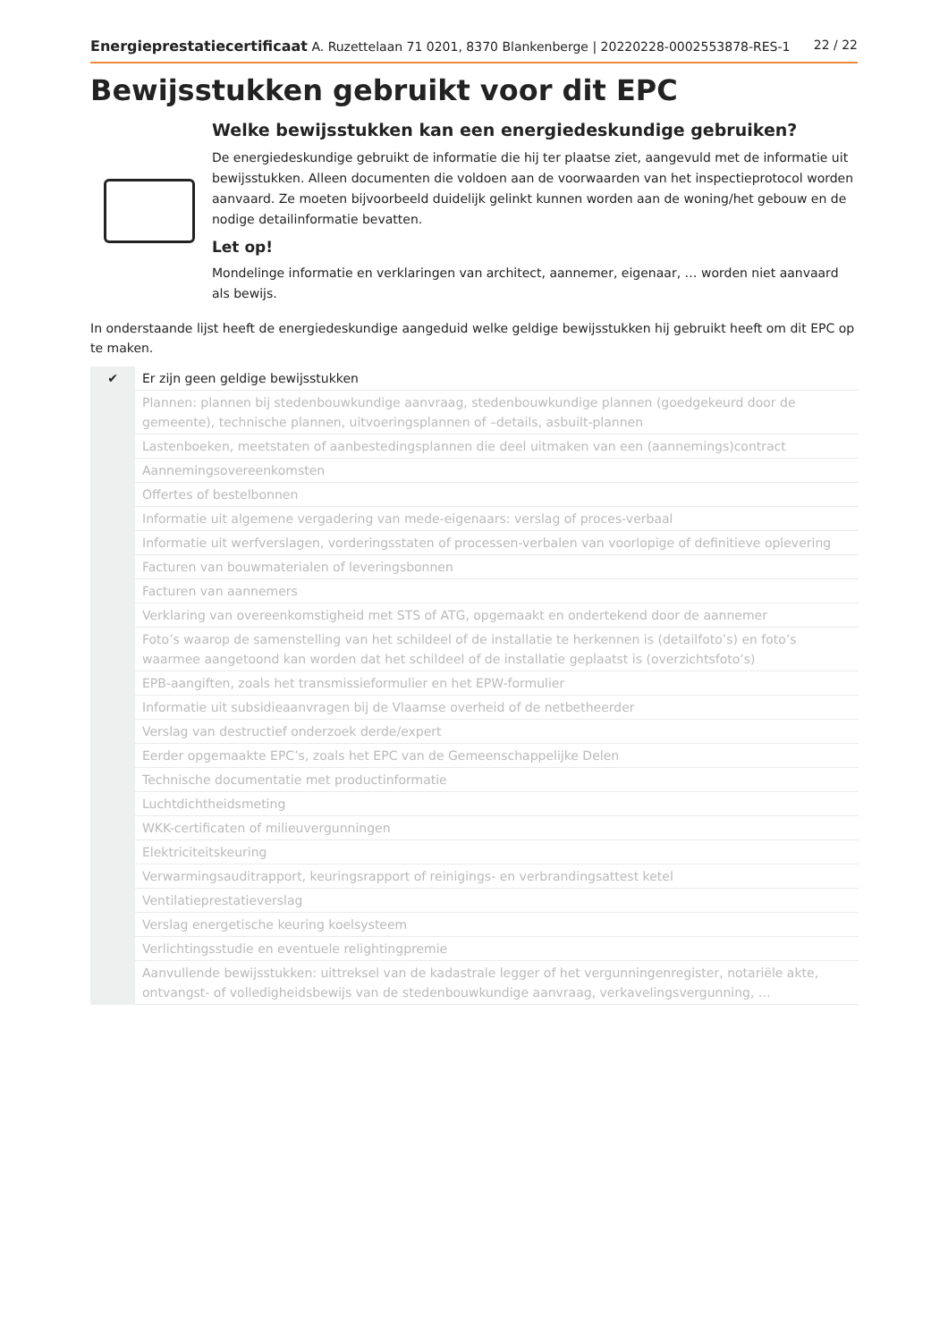Energieprestatiecertificaat A. Ruzettelaan 71 0201, 8370 Blankenberge | 20220228-0002553878-RES-1 22 / 22
Bewijsstukken gebruikt voor dit EPC
Welke bewijsstukken kan een energiedeskundige gebruiken?
De energiedeskundige gebruikt de informatie die hij ter plaatse ziet, aangevuld met de informatie uit bewijsstukken. Alleen documenten die voldoen aan de voorwaarden van het inspectieprotocol worden aanvaard. Ze moeten bijvoorbeeld duidelijk gelinkt kunnen worden aan de woning/het gebouw en de nodige detailinformatie bevatten.
Let op!
Mondelinge informatie en verklaringen van architect, aannemer, eigenaar, … worden niet aanvaard als bewijs.
In onderstaande lijst heeft de energiedeskundige aangeduid welke geldige bewijsstukken hij gebruikt heeft om dit EPC op te maken.
| ✔ | Er zijn geen geldige bewijsstukken |
| | Plannen: plannen bij stedenbouwkundige aanvraag, stedenbouwkundige plannen (goedgekeurd door de gemeente), technische plannen, uitvoeringsplannen of –details, asbuilt-plannen |
| | Lastenboeken, meetstaten of aanbestedingsplannen die deel uitmaken van een (aannemings)contract |
| | Aannemingsovereenkomsten |
| | Offertes of bestelbonnen |
| | Informatie uit algemene vergadering van mede-eigenaars: verslag of proces-verbaal |
| | Informatie uit werfverslagen, vorderingsstaten of processen-verbalen van voorlopige of definitieve oplevering |
| | Facturen van bouwmaterialen of leveringsbonnen |
| | Facturen van aannemers |
| | Verklaring van overeenkomstigheid met STS of ATG, opgemaakt en ondertekend door de aannemer |
| | Foto’s waarop de samenstelling van het schildeel of de installatie te herkennen is (detailfoto’s) en foto’s waarmee aangetoond kan worden dat het schildeel of de installatie geplaatst is (overzichtsfoto’s) |
| | EPB-aangiften, zoals het transmissieformulier en het EPW-formulier |
| | Informatie uit subsidieaanvragen bij de Vlaamse overheid of de netbetheerder |
| | Verslag van destructief onderzoek derde/expert |
| | Eerder opgemaakte EPC’s, zoals het EPC van de Gemeenschappelijke Delen |
| | Technische documentatie met productinformatie |
| | Luchtdichtheidsmeting |
| | WKK-certificaten of milieuvergunningen |
| | Elektriciteitskeuring |
| | Verwarmingsauditrapport, keuringsrapport of reinigings- en verbrandingsattest ketel |
| | Ventilatieprestatieverslag |
| | Verslag energetische keuring koelsysteem |
| | Verlichtingsstudie en eventuele relightingpremie |
| | Aanvullende bewijsstukken: uittreksel van de kadastrale legger of het vergunningenregister, notariële akte, ontvangst- of volledigheidsbewijs van de stedenbouwkundige aanvraag, verkavelingsvergunning, … |